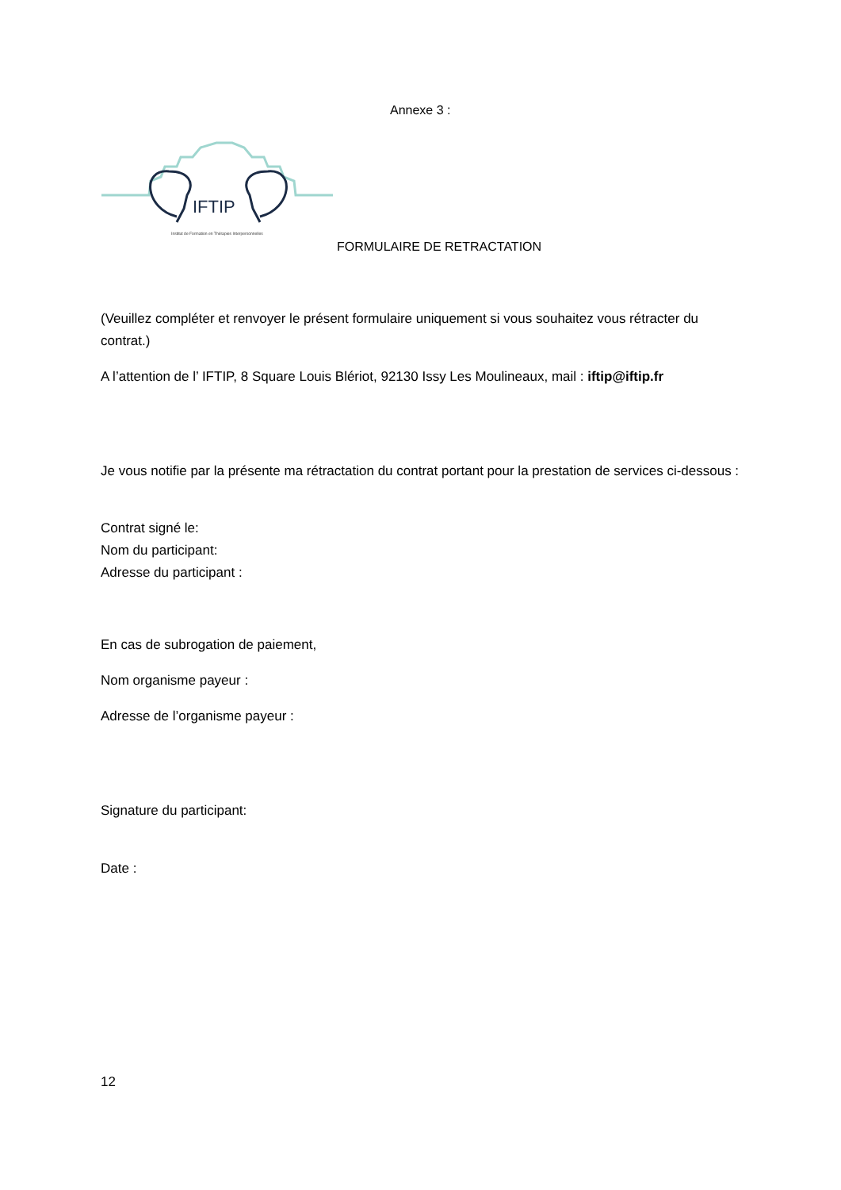Annexe 3 :
IFTIP
Institut de Formation en Thérapies Interpersonnelles
FORMULAIRE DE RETRACTATION
(Veuillez compléter et renvoyer le présent formulaire uniquement si vous souhaitez vous rétracter du contrat.)
A l’attention de l’ IFTIP, 8 Square Louis Blériot, 92130 Issy Les Moulineaux, mail : iftip@iftip.fr
Je vous notifie par la présente ma rétractation du contrat portant pour la prestation de services ci-dessous :
Contrat signé le:
Nom du participant:
Adresse du participant :
En cas de subrogation de paiement,
Nom organisme payeur :
Adresse de l’organisme payeur :
Signature du participant:
Date :
12